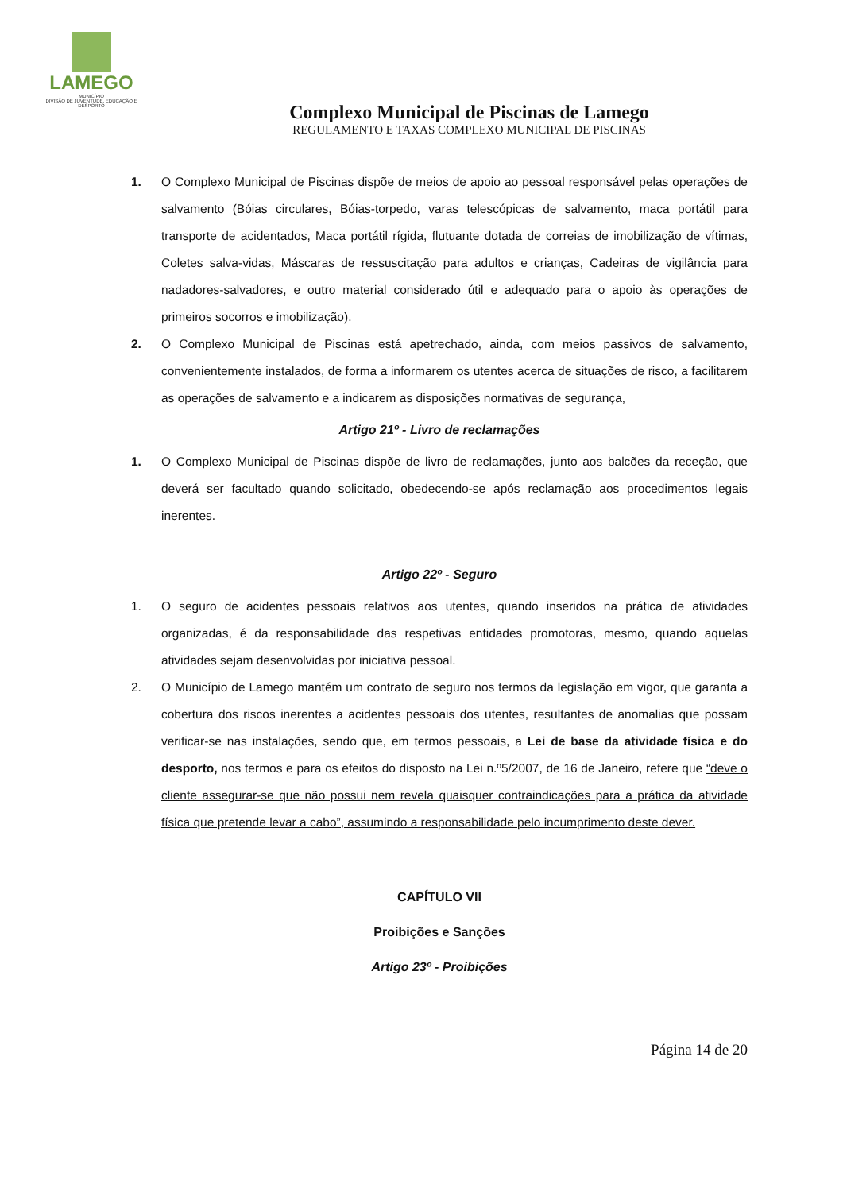LAMEGO
MUNICÍPIO
DIVISÃO DE JUVENTUDE, EDUCAÇÃO E DESPORTO
Complexo Municipal de Piscinas de Lamego
REGULAMENTO E TAXAS COMPLEXO MUNICIPAL DE PISCINAS
1. O Complexo Municipal de Piscinas dispõe de meios de apoio ao pessoal responsável pelas operações de salvamento (Bóias circulares, Bóias-torpedo, varas telescópicas de salvamento, maca portátil para transporte de acidentados, Maca portátil rígida, flutuante dotada de correias de imobilização de vítimas, Coletes salva-vidas, Máscaras de ressuscitação para adultos e crianças, Cadeiras de vigilância para nadadores-salvadores, e outro material considerado útil e adequado para o apoio às operações de primeiros socorros e imobilização).
2. O Complexo Municipal de Piscinas está apetrechado, ainda, com meios passivos de salvamento, convenientemente instalados, de forma a informarem os utentes acerca de situações de risco, a facilitarem as operações de salvamento e a indicarem as disposições normativas de segurança,
Artigo 21º - Livro de reclamações
1. O Complexo Municipal de Piscinas dispõe de livro de reclamações, junto aos balcões da receção, que deverá ser facultado quando solicitado, obedecendo-se após reclamação aos procedimentos legais inerentes.
Artigo 22º - Seguro
1. O seguro de acidentes pessoais relativos aos utentes, quando inseridos na prática de atividades organizadas, é da responsabilidade das respetivas entidades promotoras, mesmo, quando aquelas atividades sejam desenvolvidas por iniciativa pessoal.
2. O Município de Lamego mantém um contrato de seguro nos termos da legislação em vigor, que garanta a cobertura dos riscos inerentes a acidentes pessoais dos utentes, resultantes de anomalias que possam verificar-se nas instalações, sendo que, em termos pessoais, a Lei de base da atividade física e do desporto, nos termos e para os efeitos do disposto na Lei n.º5/2007, de 16 de Janeiro, refere que “deve o cliente assegurar-se que não possui nem revela quaisquer contraindicações para a prática da atividade física que pretende levar a cabo”, assumindo a responsabilidade pelo incumprimento deste dever.
CAPÍTULO VII
Proibições e Sanções
Artigo 23º - Proibições
Página 14 de 20